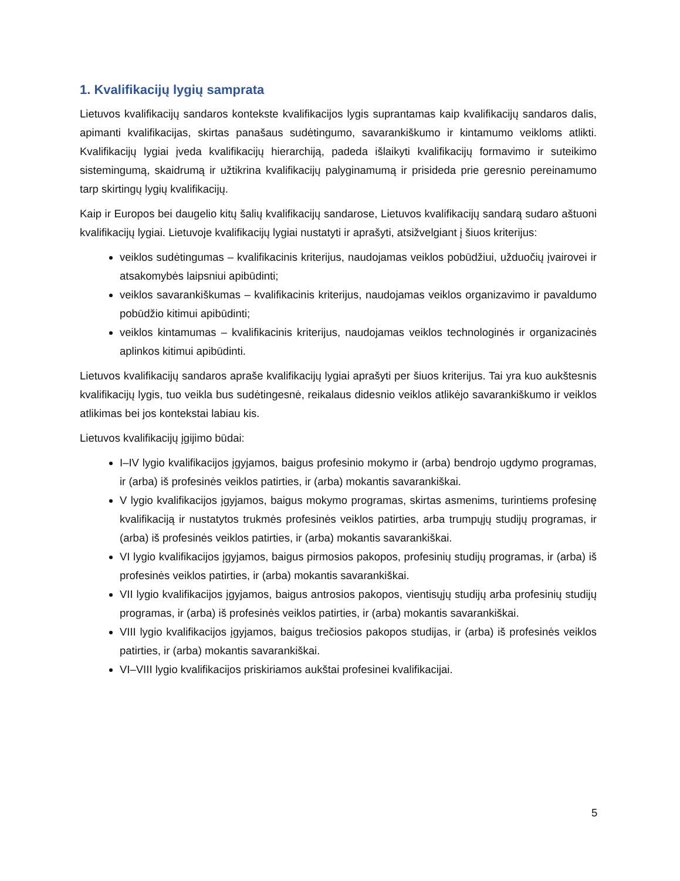1. Kvalifikacijų lygių samprata
Lietuvos kvalifikacijų sandaros kontekste kvalifikacijos lygis suprantamas kaip kvalifikacijų sandaros dalis, apimanti kvalifikacijas, skirtas panašaus sudėtingumo, savarankiškumo ir kintamumo veikloms atlikti. Kvalifikacijų lygiai įveda kvalifikacijų hierarchiją, padeda išlaikyti kvalifikacijų formavimo ir suteikimo sistemingumą, skaidrumą ir užtikrina kvalifikacijų palyginamumą ir prisideda prie geresnio pereinamumo tarp skirtingų lygių kvalifikacijų.
Kaip ir Europos bei daugelio kitų šalių kvalifikacijų sandarose, Lietuvos kvalifikacijų sandarą sudaro aštuoni kvalifikacijų lygiai. Lietuvoje kvalifikacijų lygiai nustatyti ir aprašyti, atsižvelgiant į šiuos kriterijus:
veiklos sudėtingumas – kvalifikacinis kriterijus, naudojamas veiklos pobūdžiui, užduočių įvairovei ir atsakomybės laipsniui apibūdinti;
veiklos savarankiškumas – kvalifikacinis kriterijus, naudojamas veiklos organizavimo ir pavaldumo pobūdžio kitimui apibūdinti;
veiklos kintamumas – kvalifikacinis kriterijus, naudojamas veiklos technologinės ir organizacinės aplinkos kitimui apibūdinti.
Lietuvos kvalifikacijų sandaros apraše kvalifikacijų lygiai aprašyti per šiuos kriterijus. Tai yra kuo aukštesnis kvalifikacijų lygis, tuo veikla bus sudėtingesnė, reikalaus didesnio veiklos atlikėjo savarankiškumo ir veiklos atlikimas bei jos kontekstai labiau kis.
Lietuvos kvalifikacijų įgijimo būdai:
I–IV lygio kvalifikacijos įgyjamos, baigus profesinio mokymo ir (arba) bendrojo ugdymo programas, ir (arba) iš profesinės veiklos patirties, ir (arba) mokantis savarankiškai.
V lygio kvalifikacijos įgyjamos, baigus mokymo programas, skirtas asmenims, turintiems profesinę kvalifikaciją ir nustatytos trukmės profesinės veiklos patirties, arba trumpųjų studijų programas, ir (arba) iš profesinės veiklos patirties, ir (arba) mokantis savarankiškai.
VI lygio kvalifikacijos įgyjamos, baigus pirmosios pakopos, profesinių studijų programas, ir (arba) iš profesinės veiklos patirties, ir (arba) mokantis savarankiškai.
VII lygio kvalifikacijos įgyjamos, baigus antrosios pakopos, vientisųjų studijų arba profesinių studijų programas, ir (arba) iš profesinės veiklos patirties, ir (arba) mokantis savarankiškai.
VIII lygio kvalifikacijos įgyjamos, baigus trečiosios pakopos studijas, ir (arba) iš profesinės veiklos patirties, ir (arba) mokantis savarankiškai.
VI–VIII lygio kvalifikacijos priskiriamos aukštai profesinei kvalifikacijai.
5